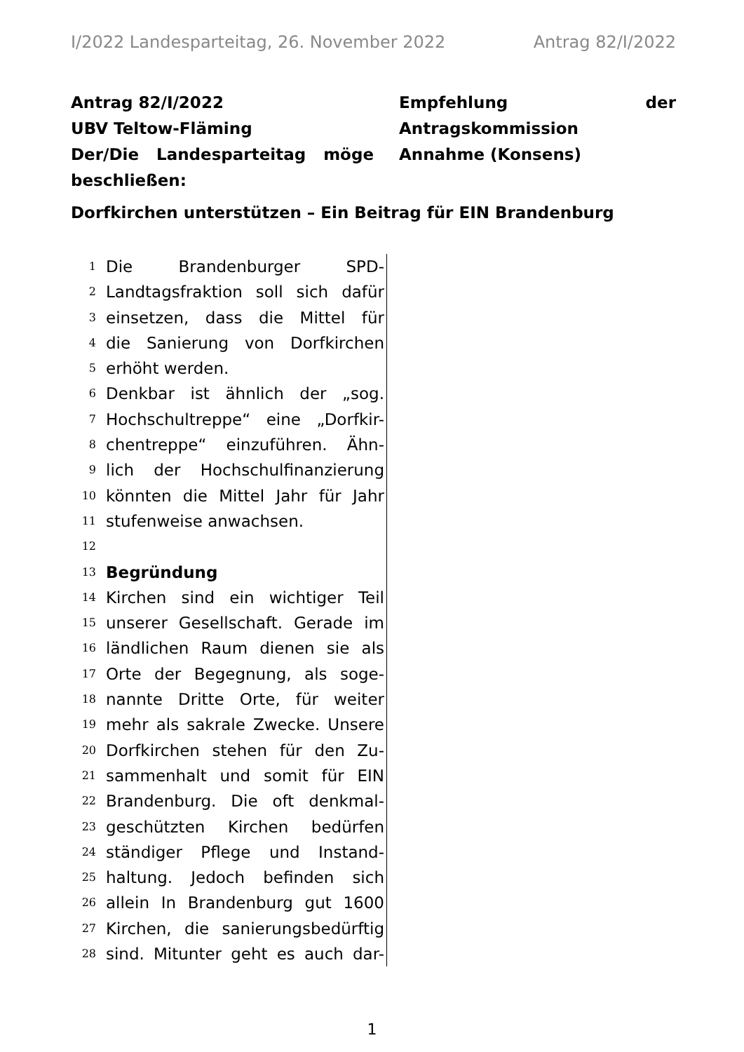I/2022 Landesparteitag, 26. November 2022 Antrag 82/I/2022
Antrag 82/I/2022
UBV Teltow-Fläming
Der/Die Landesparteitag möge beschließen:
Empfehlung der Antragskommission
Annahme (Konsens)
Dorfkirchen unterstützen – Ein Beitrag für EIN Brandenburg
1 Die Brandenburger SPD-
2 Landtagsfraktion soll sich dafür
3 einsetzen, dass die Mittel für
4 die Sanierung von Dorfkirchen
5 erhöht werden.
6 Denkbar ist ähnlich der „sog.
7 Hochschultreppe“ eine „Dorfkir-
8 chentreppe“ einzuführen. Ähn-
9 lich der Hochschulfinanzierung
10 könnten die Mittel Jahr für Jahr
11 stufenweise anwachsen.
12
13 Begründung
14 Kirchen sind ein wichtiger Teil
15 unserer Gesellschaft. Gerade im
16 ländlichen Raum dienen sie als
17 Orte der Begegnung, als soge-
18 nannte Dritte Orte, für weiter
19 mehr als sakrale Zwecke. Unsere
20 Dorfkirchen stehen für den Zu-
21 sammenhalt und somit für EIN
22 Brandenburg. Die oft denkmal-
23 geschützten Kirchen bedürfen
24 ständiger Pflege und Instand-
25 haltung. Jedoch befinden sich
26 allein In Brandenburg gut 1600
27 Kirchen, die sanierungsbedürftig
28 sind. Mitunter geht es auch dar-
1